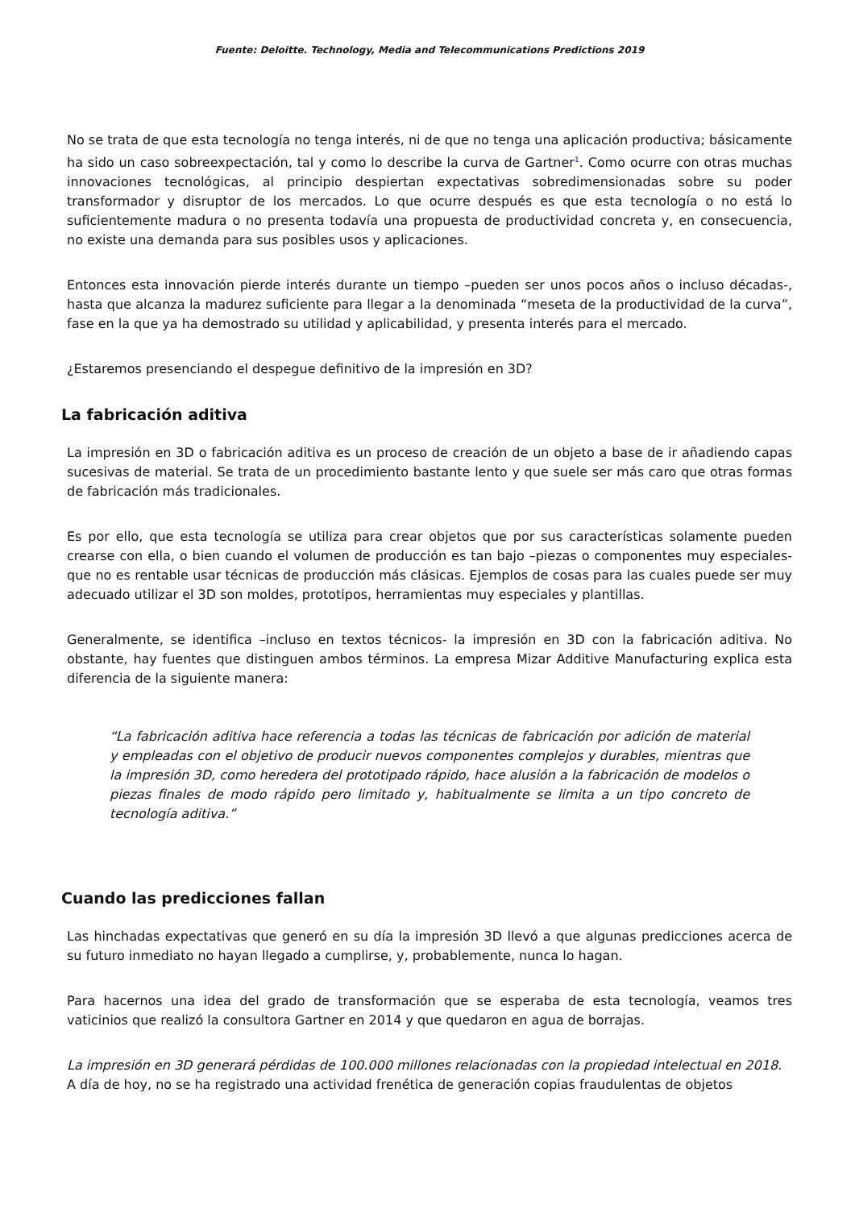Fuente: Deloitte. Technology, Media and Telecommunications Predictions 2019
No se trata de que esta tecnología no tenga interés, ni de que no tenga una aplicación productiva; básicamente ha sido un caso sobreexpectación, tal y como lo describe la curva de Gartner<sup>1</sup>. Como ocurre con otras muchas innovaciones tecnológicas, al principio despiertan expectativas sobredimensionadas sobre su poder transformador y disruptor de los mercados. Lo que ocurre después es que esta tecnología o no está lo suficientemente madura o no presenta todavía una propuesta de productividad concreta y, en consecuencia, no existe una demanda para sus posibles usos y aplicaciones.
Entonces esta innovación pierde interés durante un tiempo –pueden ser unos pocos años o incluso décadas-, hasta que alcanza la madurez suficiente para llegar a la denominada “meseta de la productividad de la curva”, fase en la que ya ha demostrado su utilidad y aplicabilidad, y presenta interés para el mercado.
¿Estaremos presenciando el despegue definitivo de la impresión en 3D?
La fabricación aditiva
La impresión en 3D o fabricación aditiva es un proceso de creación de un objeto a base de ir añadiendo capas sucesivas de material. Se trata de un procedimiento bastante lento y que suele ser más caro que otras formas de fabricación más tradicionales.
Es por ello, que esta tecnología se utiliza para crear objetos que por sus características solamente pueden crearse con ella, o bien cuando el volumen de producción es tan bajo –piezas o componentes muy especiales- que no es rentable usar técnicas de producción más clásicas. Ejemplos de cosas para las cuales puede ser muy adecuado utilizar el 3D son moldes, prototipos, herramientas muy especiales y plantillas.
Generalmente, se identifica –incluso en textos técnicos- la impresión en 3D con la fabricación aditiva. No obstante, hay fuentes que distinguen ambos términos. La empresa Mizar Additive Manufacturing explica esta diferencia de la siguiente manera:
“La fabricación aditiva hace referencia a todas las técnicas de fabricación por adición de material y empleadas con el objetivo de producir nuevos componentes complejos y durables, mientras que la impresión 3D, como heredera del prototipado rápido, hace alusión a la fabricación de modelos o piezas finales de modo rápido pero limitado y, habitualmente se limita a un tipo concreto de tecnología aditiva.”
Cuando las predicciones fallan
Las hinchadas expectativas que generó en su día la impresión 3D llevó a que algunas predicciones acerca de su futuro inmediato no hayan llegado a cumplirse, y, probablemente, nunca lo hagan.
Para hacernos una idea del grado de transformación que se esperaba de esta tecnología, veamos tres vaticinios que realizó la consultora Gartner en 2014 y que quedaron en agua de borrajas.
La impresión en 3D generará pérdidas de 100.000 millones relacionadas con la propiedad intelectual en 2018.
A día de hoy, no se ha registrado una actividad frenética de generación copias fraudulentas de objetos